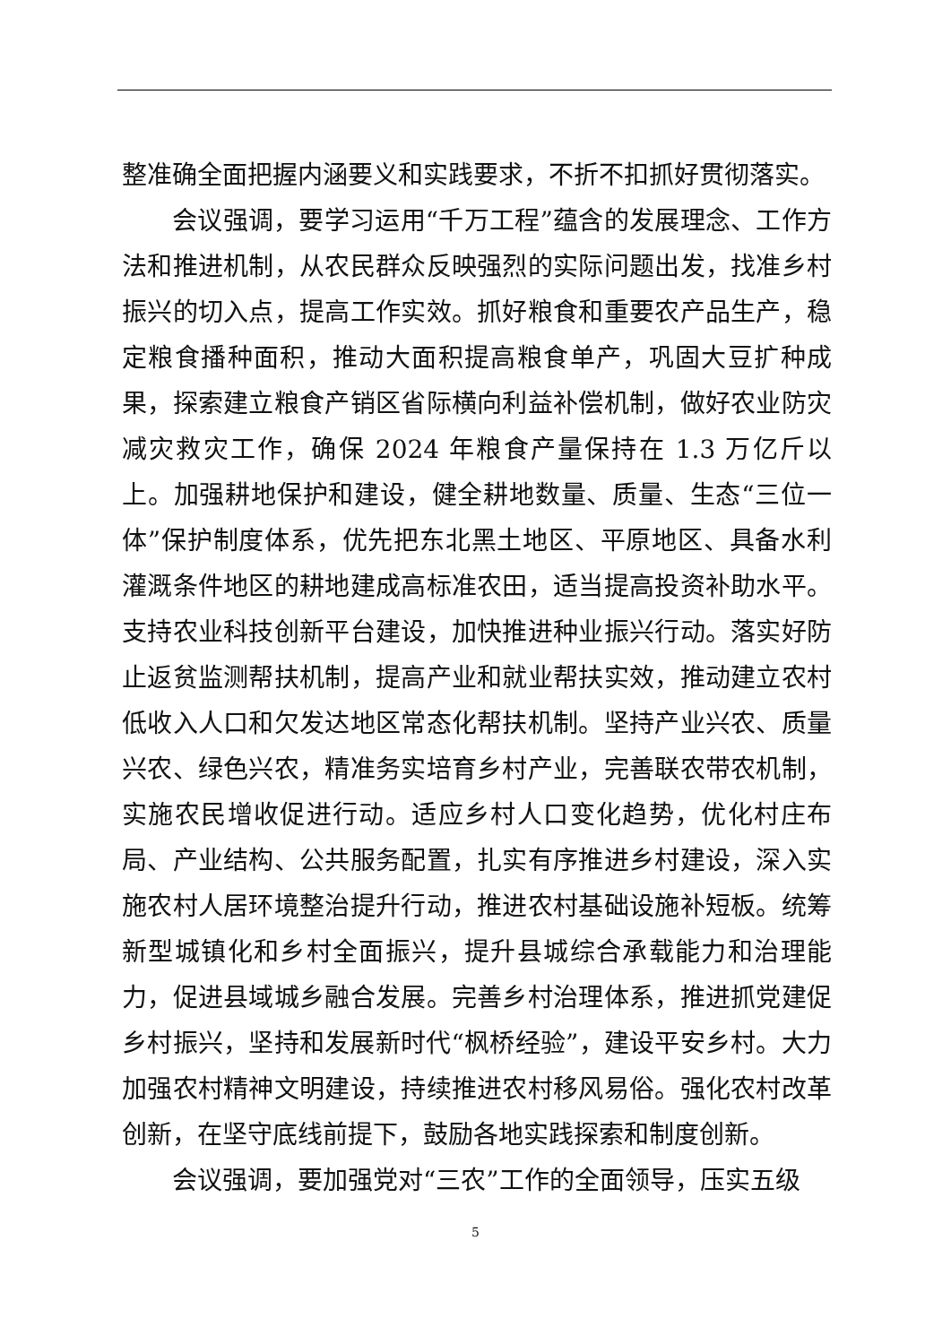整准确全面把握内涵要义和实践要求，不折不扣抓好贯彻落实。
会议强调，要学习运用“千万工程”蕴含的发展理念、工作方法和推进机制，从农民群众反映强烈的实际问题出发，找准乡村振兴的切入点，提高工作实效。抓好粮食和重要农产品生产，稳定粮食播种面积，推动大面积提高粮食单产，巩固大豆扩种成果，探索建立粮食产销区省际横向利益补偿机制，做好农业防灾减灾救灾工作，确保 2024 年粮食产量保持在 1.3 万亿斤以上。加强耕地保护和建设，健全耕地数量、质量、生态“三位一体”保护制度体系，优先把东北黑土地区、平原地区、具备水利灌溉条件地区的耕地建成高标准农田，适当提高投资补助水平。支持农业科技创新平台建设，加快推进种业振兴行动。落实好防止返贫监测帮扶机制，提高产业和就业帮扶实效，推动建立农村低收入人口和欠发达地区常态化帮扶机制。坚持产业兴农、质量兴农、绿色兴农，精准务实培育乡村产业，完善联农带农机制，实施农民增收促进行动。适应乡村人口变化趋势，优化村庄布局、产业结构、公共服务配置，扎实有序推进乡村建设，深入实施农村人居环境整治提升行动，推进农村基础设施补短板。统筹新型城镇化和乡村全面振兴，提升县城综合承载能力和治理能力，促进县域城乡融合发展。完善乡村治理体系，推进抓党建促乡村振兴，坚持和发展新时代“枫桥经验”，建设平安乡村。大力加强农村精神文明建设，持续推进农村移风易俗。强化农村改革创新，在坚守底线前提下，鼓励各地实践探索和制度创新。
会议强调，要加强党对“三农”工作的全面领导，压实五级
5